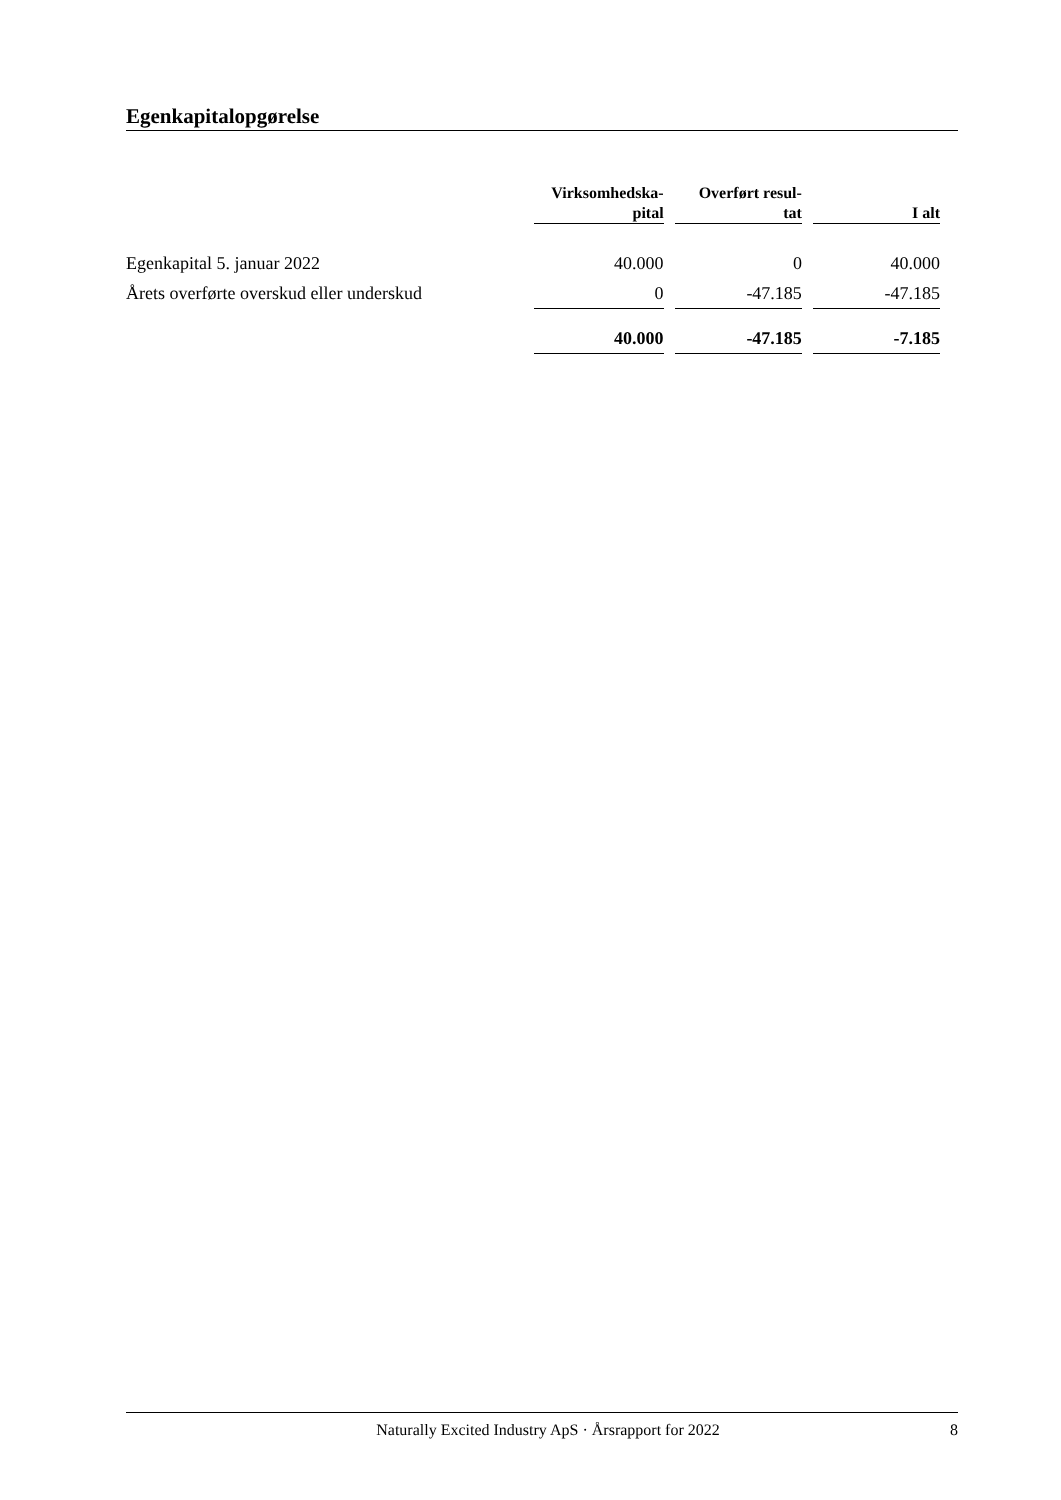Egenkapitalopgørelse
| | Virksomhedska- pital | Overført resul- tat | I alt |
| --- | --- | --- | --- |
| Egenkapital 5. januar 2022 | 40.000 | 0 | 40.000 |
| Årets overførte overskud eller underskud | 0 | -47.185 | -47.185 |
| | 40.000 | -47.185 | -7.185 |
Naturally Excited Industry ApS · Årsrapport for 2022 8